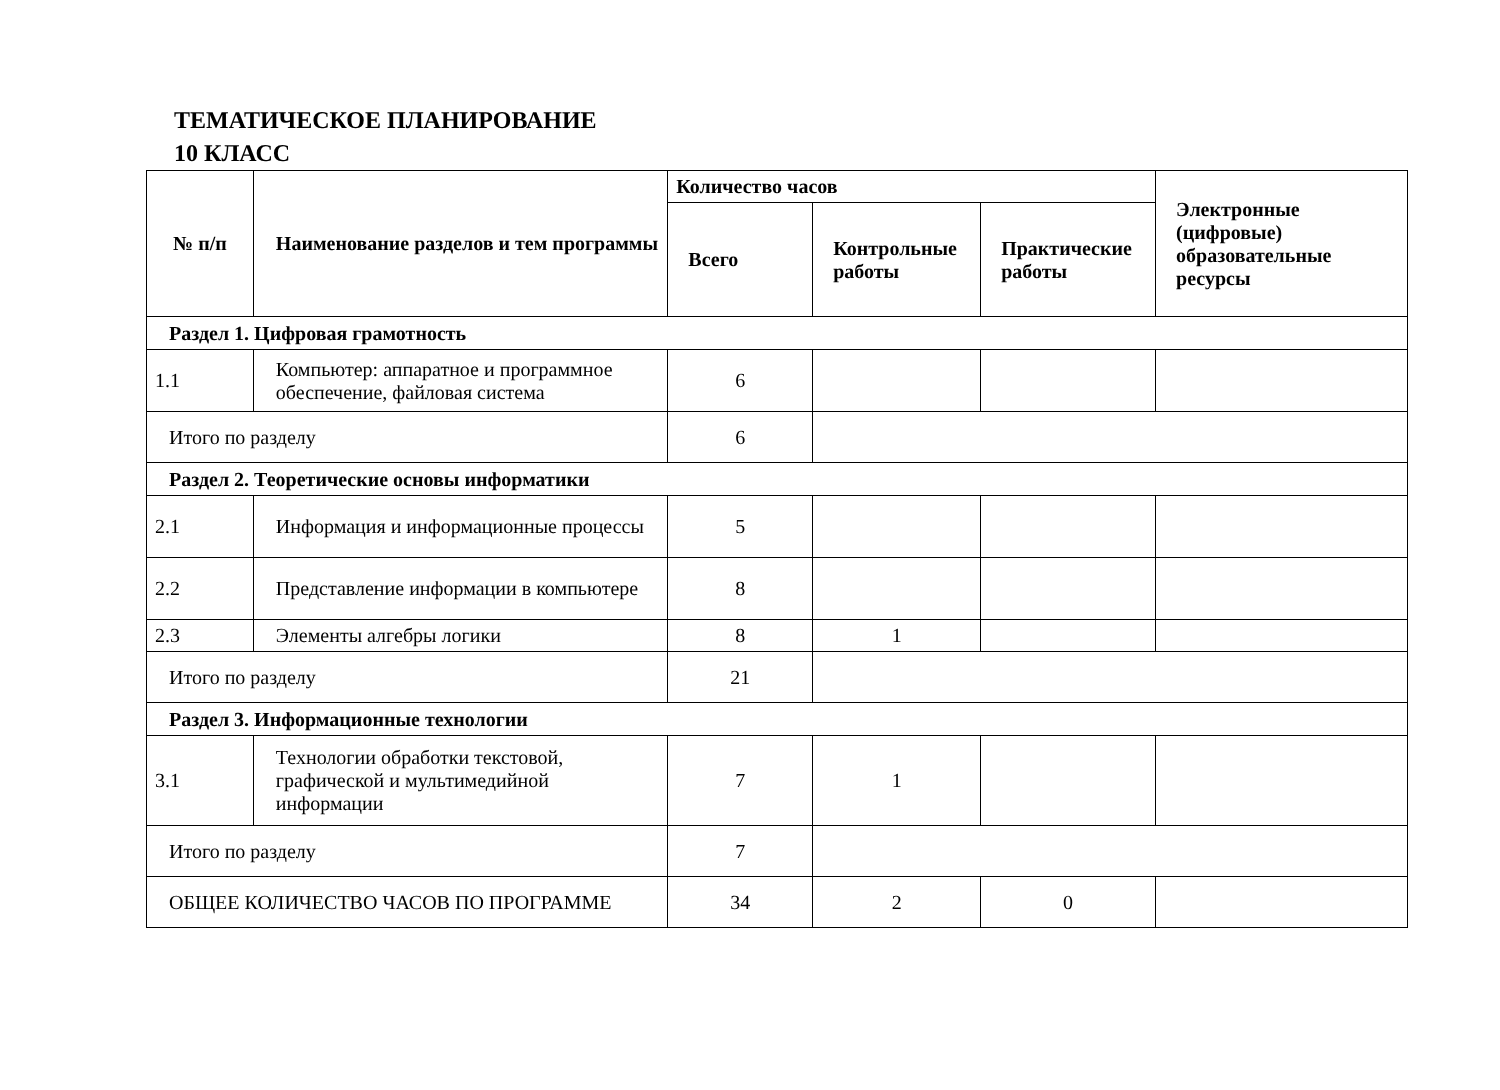ТЕМАТИЧЕСКОЕ ПЛАНИРОВАНИЕ
10 КЛАСС
| № п/п | Наименование разделов и тем программы | Количество часов | | | Электронные (цифровые) образовательные ресурсы |
| --- | --- | --- | --- | --- | --- |
| | | Всего | Контрольные работы | Практические работы | |
| Раздел 1. Цифровая грамотность | | | | | |
| 1.1 | Компьютер: аппаратное и программное обеспечение, файловая система | 6 | | | |
| Итого по разделу | | 6 | | | |
| Раздел 2. Теоретические основы информатики | | | | | |
| 2.1 | Информация и информационные процессы | 5 | | | |
| 2.2 | Представление информации в компьютере | 8 | | | |
| 2.3 | Элементы алгебры логики | 8 | 1 | | |
| Итого по разделу | | 21 | | | |
| Раздел 3. Информационные технологии | | | | | |
| 3.1 | Технологии обработки текстовой, графической и мультимедийной информации | 7 | 1 | | |
| Итого по разделу | | 7 | | | |
| ОБЩЕЕ КОЛИЧЕСТВО ЧАСОВ ПО ПРОГРАММЕ | | 34 | 2 | 0 | |